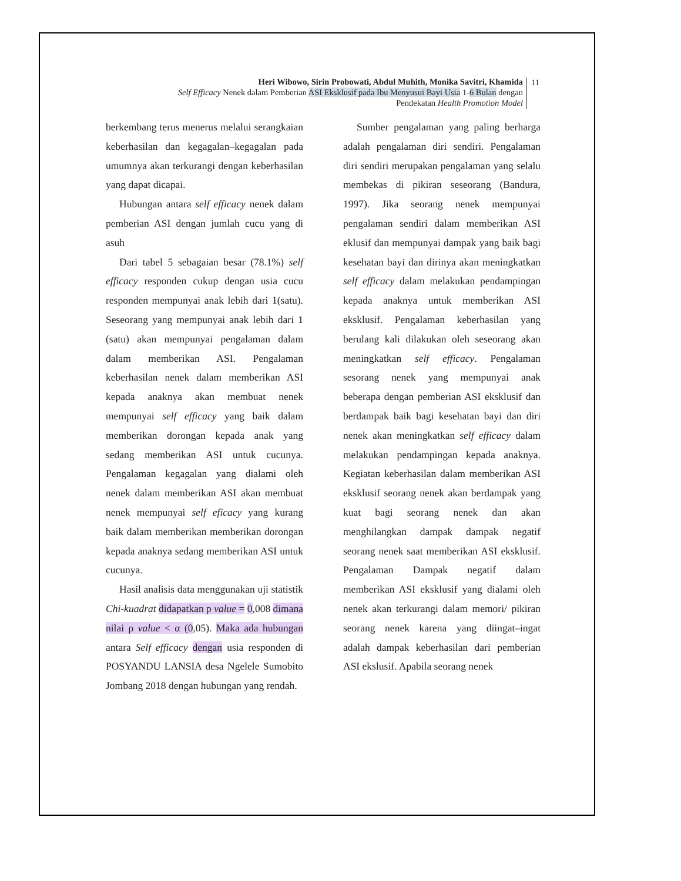Heri Wibowo, Sirin Probowati, Abdul Muhith, Monika Savitri, Khamida
Self Efficacy Nenek dalam Pemberian ASI Eksklusif pada Ibu Menyusui Bayi Usia 1-6 Bulan dengan
Pendekatan Health Promotion Model
11
berkembang terus menerus melalui serangkaian keberhasilan dan kegagalan–kegagalan pada umumnya akan terkurangi dengan keberhasilan yang dapat dicapai.
Hubungan antara self efficacy nenek dalam pemberian ASI dengan jumlah cucu yang di asuh
Dari tabel 5 sebagaian besar (78.1%) self efficacy responden cukup dengan usia cucu responden mempunyai anak lebih dari 1(satu). Seseorang yang mempunyai anak lebih dari 1 (satu) akan mempunyai pengalaman dalam dalam memberikan ASI. Pengalaman keberhasilan nenek dalam memberikan ASI kepada anaknya akan membuat nenek mempunyai self efficacy yang baik dalam memberikan dorongan kepada anak yang sedang memberikan ASI untuk cucunya. Pengalaman kegagalan yang dialami oleh nenek dalam memberikan ASI akan membuat nenek mempunyai self eficacy yang kurang baik dalam memberikan memberikan dorongan kepada anaknya sedang memberikan ASI untuk cucunya.
Hasil analisis data menggunakan uji statistik Chi-kuadrat didapatkan p value = 0,008 dimana nilai ρ value < α (0,05). Maka ada hubungan antara Self efficacy dengan usia responden di POSYANDU LANSIA desa Ngelele Sumobito Jombang 2018 dengan hubungan yang rendah.
Sumber pengalaman yang paling berharga adalah pengalaman diri sendiri. Pengalaman diri sendiri merupakan pengalaman yang selalu membekas di pikiran seseorang (Bandura, 1997). Jika seorang nenek mempunyai pengalaman sendiri dalam memberikan ASI eklusif dan mempunyai dampak yang baik bagi kesehatan bayi dan dirinya akan meningkatkan self efficacy dalam melakukan pendampingan kepada anaknya untuk memberikan ASI eksklusif. Pengalaman keberhasilan yang berulang kali dilakukan oleh seseorang akan meningkatkan self efficacy. Pengalaman sesorang nenek yang mempunyai anak beberapa dengan pemberian ASI eksklusif dan berdampak baik bagi kesehatan bayi dan diri nenek akan meningkatkan self efficacy dalam melakukan pendampingan kepada anaknya. Kegiatan keberhasilan dalam memberikan ASI eksklusif seorang nenek akan berdampak yang kuat bagi seorang nenek dan akan menghilangkan dampak dampak negatif seorang nenek saat memberikan ASI eksklusif. Pengalaman Dampak negatif dalam memberikan ASI eksklusif yang dialami oleh nenek akan terkurangi dalam memori/ pikiran seorang nenek karena yang diingat–ingat adalah dampak keberhasilan dari pemberian ASI ekslusif. Apabila seorang nenek